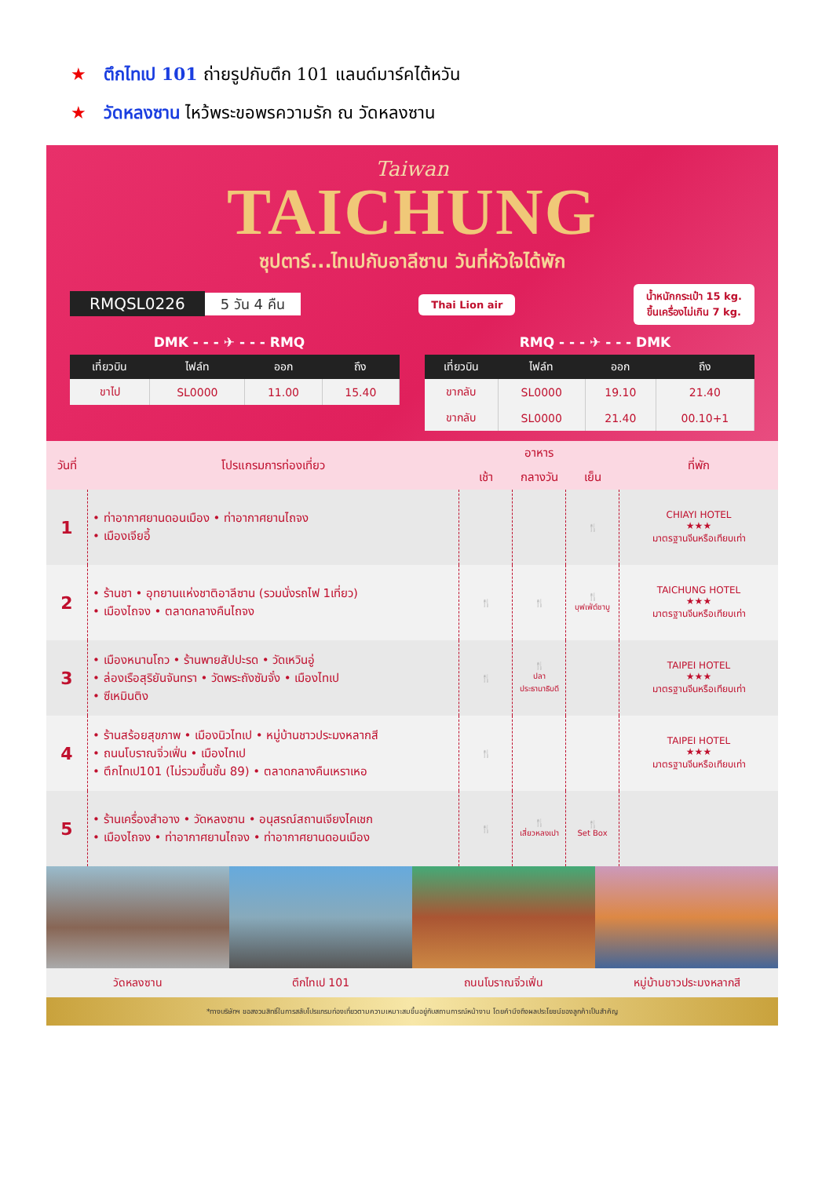★ ตึกไทเป 101 ถ่ายรูปกับตึก 101 แลนด์มาร์คไต้หวัน
★ วัดหลงซาน ไหว้พระขอพรความรัก ณ วัดหลงซาน
Taiwan
TAICHUNG
ซุปตาร์...ไทเปกับอาลีซาน วันที่หัวใจได้พัก
RMQSL0226 5 วัน 4 คืน
Thai Lion air น้ำหนักกระเป๋า 15 kg.
ขึ้นเครื่องไม่เกิน 7 kg.
DMK - - - ✈ - - - RMQ RMQ - - - ✈ - - - DMK
| เที่ยวบิน | ไฟล์ท | ออก | ถึง |
| --- | --- | --- | --- |
| ขาไป | SL0000 | 11.00 | 15.40 |
| เที่ยวบิน | ไฟล์ท | ออก | ถึง |
| --- | --- | --- | --- |
| ขากลับ | SL0000 | 19.10 | 21.40 |
| ขากลับ | SL0000 | 21.40 | 00.10+1 |
| วันที่ | โปรแกรมการท่องเที่ยว | อาหาร | | | ที่พัก |
| --- | --- | --- | --- | --- | --- |
| | | เช้า | กลางวัน | เย็น | |
| 1 | • ท่าอากาศยานดอนเมือง • ท่าอากาศยานไถจง • เมืองเจียอี้ | | | 🍴 | CHIAYI HOTEL ★★★ มาตรฐานจีนหรือเทียบเท่า |
| 2 | • ร้านชา • อุทยานแห่งชาติอาลีซาน (รวมนั่งรถไฟ 1เที่ยว) • เมืองไถจง • ตลาดกลางคืนไถจง | 🍴 | 🍴 | 🍴 บุฟเฟ่ต์ชาบู | TAICHUNG HOTEL ★★★ มาตรฐานจีนหรือเทียบเท่า |
| 3 | • เมืองหนานโถว • ร้านพายสัปปะรด • วัดเหวินอู่ • ล่องเรือสุริยันจันทรา • วัดพระถังซัมจั๋ง • เมืองไทเป • ซีเหมินติง | 🍴 | 🍴 ปลาประธานาธิบดี | | TAIPEI HOTEL ★★★ มาตรฐานจีนหรือเทียบเท่า |
| 4 | • ร้านสร้อยสุขภาพ • เมืองนิวไทเป • หมู่บ้านชาวประมงหลากสี • ถนนโบราณจิ่วเฟิ่น • เมืองไทเป • ตึกไทเป101 (ไม่รวมขึ้นชั้น 89) • ตลาดกลางคืนเหราเหอ | 🍴 | | | TAIPEI HOTEL ★★★ มาตรฐานจีนหรือเทียบเท่า |
| 5 | • ร้านเครื่องสำอาง • วัดหลงซาน • อนุสรณ์สถานเจียงไคเชก • เมืองไถจง • ท่าอากาศยานไถจง • ท่าอากาศยานดอนเมือง | 🍴 | 🍴 เสี่ยวหลงเปา | 🍴 Set Box | |
วัดหลงซาน ตึกไทเป 101 ถนนโบราณจิ่วเฟิ่น หมู่บ้านชาวประมงหลากสี
*ทางบริษัทฯ ขอสงวนสิทธิ์ในการสลับโปรแกรมท่องเที่ยวตามความเหมาะสมขึ้นอยู่กับสถานการณ์หน้างาน โดยคำนึงถึงผลประโยชน์ของลูกค้าเป็นสำคัญ